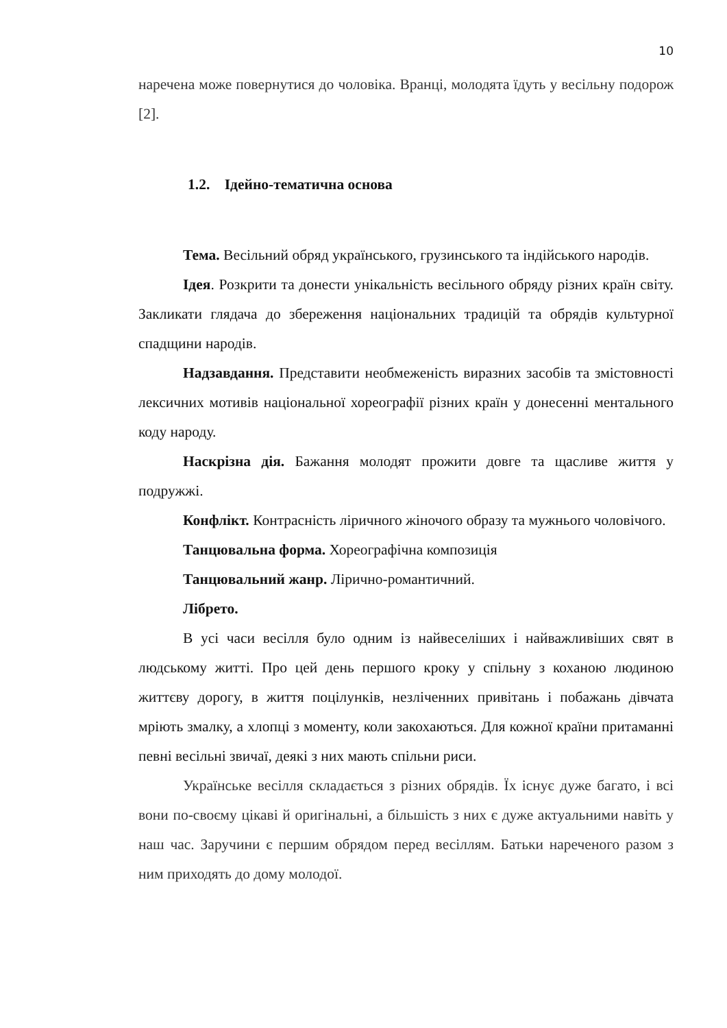10
наречена може повернутися до чоловіка. Вранці, молодята їдуть у весільну подорож [2].
1.2. Ідейно-тематична основа
Тема. Весільний обряд українського, грузинського та індійського народів.
Ідея. Розкрити та донести унікальність весільного обряду різних країн світу. Закликати глядача до збереження національних традицій та обрядів культурної спадщини народів.
Надзавдання. Представити необмеженість виразних засобів та змістовності лексичних мотивів національної хореографії різних країн у донесенні ментального коду народу.
Наскрізна дія. Бажання молодят прожити довге та щасливе життя у подружжі.
Конфлікт. Контрасність ліричного жіночого образу та мужнього чоловічого.
Танцювальна форма. Хореографічна композиція
Танцювальний жанр. Лірично-романтичний.
Лібрето.
В усі часи весілля було одним із найвеселіших і найважливіших свят в людському житті. Про цей день першого кроку у спільну з коханою людиною життєву дорогу, в життя поцілунків, незліченних привітань і побажань дівчата мріють змалку, а хлопці з моменту, коли закохаються. Для кожної країни притаманні певні весільні звичаї, деякі з них мають спільни риси.
Українське весілля складається з різних обрядів. Їх існує дуже багато, і всі вони по-своєму цікаві й оригінальні, а більшість з них є дуже актуальними навіть у наш час. Заручини є першим обрядом перед весіллям. Батьки нареченого разом з ним приходять до дому молодої.